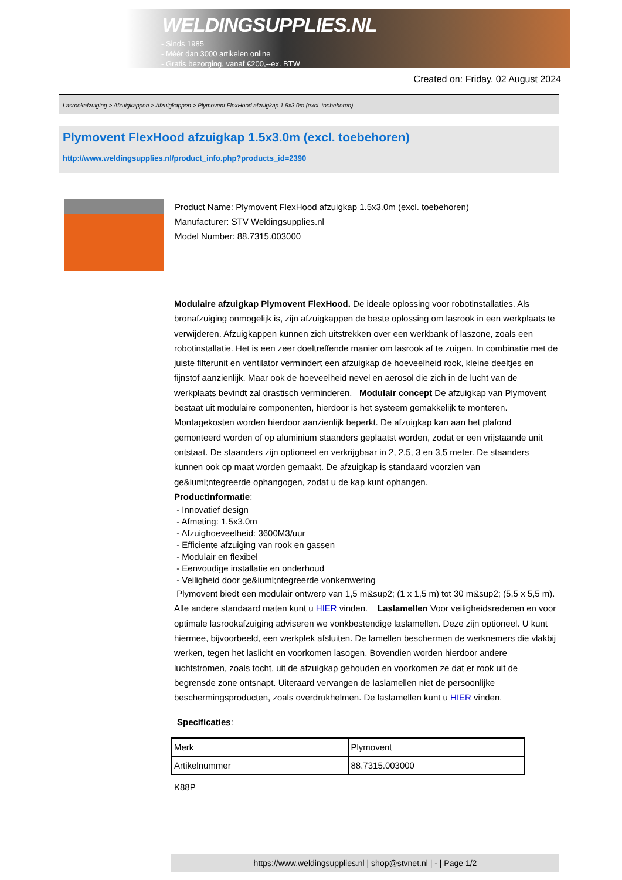WELDINGSUPPLIES.NL
- Sinds 1985
- Méér dan 3000 artikelen online
- Gratis bezorging, vanaf €200,--ex. BTW
Created on: Friday, 02 August 2024
Lasrookafzuiging > Afzuigkappen > Afzuigkappen > Plymovent FlexHood afzuigkap 1.5x3.0m (excl. toebehoren)
Plymovent FlexHood afzuigkap 1.5x3.0m (excl. toebehoren)
http://www.weldingsupplies.nl/product_info.php?products_id=2390
Product Name: Plymovent FlexHood afzuigkap 1.5x3.0m (excl. toebehoren)
Manufacturer: STV Weldingsupplies.nl
Model Number: 88.7315.003000
Modulaire afzuigkap Plymovent FlexHood. De ideale oplossing voor robotinstallaties. Als bronafzuiging onmogelijk is, zijn afzuigkappen de beste oplossing om lasrook in een werkplaats te verwijderen. Afzuigkappen kunnen zich uitstrekken over een werkbank of laszone, zoals een robotinstallatie. Het is een zeer doeltreffende manier om lasrook af te zuigen. In combinatie met de juiste filterunit en ventilator vermindert een afzuigkap de hoeveelheid rook, kleine deeltjes en fijnstof aanzienlijk. Maar ook de hoeveelheid nevel en aerosol die zich in de lucht van de werkplaats bevindt zal drastisch verminderen. Modulair concept De afzuigkap van Plymovent bestaat uit modulaire componenten, hierdoor is het systeem gemakkelijk te monteren. Montagekosten worden hierdoor aanzienlijk beperkt. De afzuigkap kan aan het plafond gemonteerd worden of op aluminium staanders geplaatst worden, zodat er een vrijstaande unit ontstaat. De staanders zijn optioneel en verkrijgbaar in 2, 2,5, 3 en 3,5 meter. De staanders kunnen ook op maat worden gemaakt. De afzuigkap is standaard voorzien van ge&iuml;ntegreerde ophangogen, zodat u de kap kunt ophangen.
Productinformatie:
- Innovatief design
- Afmeting: 1.5x3.0m
- Afzuighoeveelheid: 3600M3/uur
- Efficiente afzuiging van rook en gassen
- Modulair en flexibel
- Eenvoudige installatie en onderhoud
- Veiligheid door ge&iuml;ntegreerde vonkenwering
Plymovent biedt een modulair ontwerp van 1,5 m&sup2; (1 x 1,5 m) tot 30 m&sup2; (5,5 x 5,5 m). Alle andere standaard maten kunt u HIER vinden. Laslamellen Voor veiligheidsredenen en voor optimale lasrookafzuiging adviseren we vonkbestendige laslamellen. Deze zijn optioneel. U kunt hiermee, bijvoorbeeld, een werkplek afsluiten. De lamellen beschermen de werknemers die vlakbij werken, tegen het laslicht en voorkomen lasogen. Bovendien worden hierdoor andere luchtstromen, zoals tocht, uit de afzuigkap gehouden en voorkomen ze dat er rook uit de begrensde zone ontsnapt. Uiteraard vervangen de laslamellen niet de persoonlijke beschermingsproducten, zoals overdrukhelmen. De laslamellen kunt u HIER vinden.
Specificaties:
| Merk | Plymovent |
| Artikelnummer | 88.7315.003000 |
K88P
https://www.weldingsupplies.nl | shop@stvnet.nl | - | Page 1/2